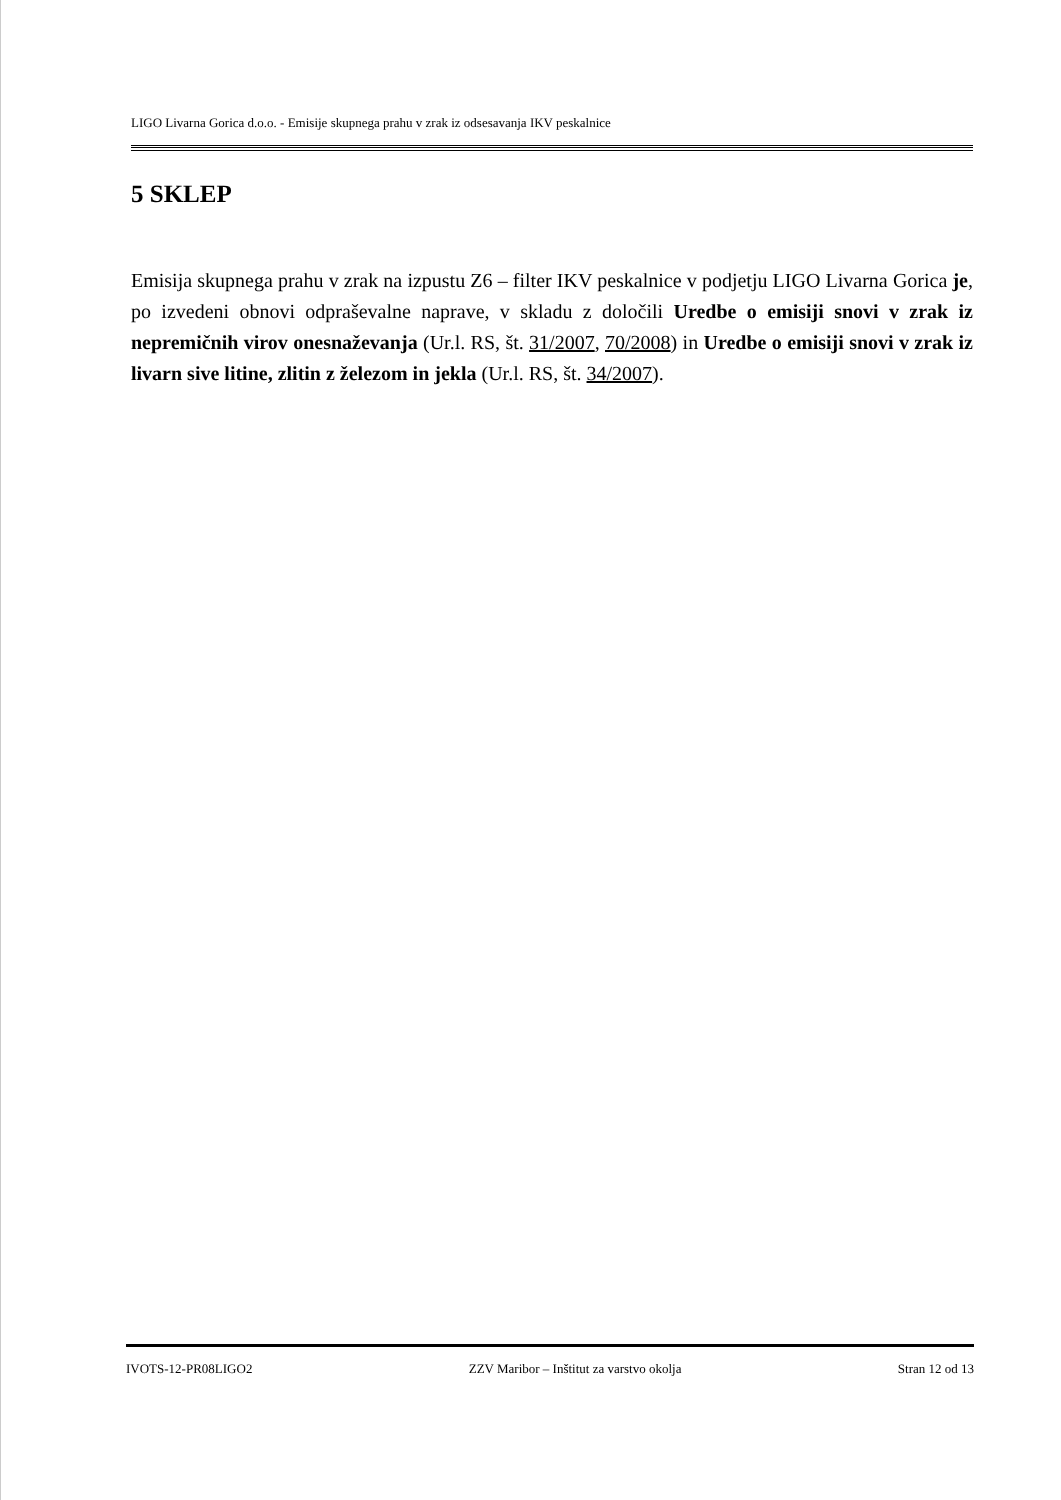LIGO Livarna Gorica d.o.o. - Emisije skupnega prahu v zrak iz odsesavanja IKV peskalnice
5 SKLEP
Emisija skupnega prahu v zrak na izpustu Z6 – filter IKV peskalnice v podjetju LIGO Livarna Gorica je, po izvedeni obnovi odpraševalne naprave, v skladu z določili Uredbe o emisiji snovi v zrak iz nepremičnih virov onesnaževanja (Ur.l. RS, št. 31/2007, 70/2008) in Uredbe o emisiji snovi v zrak iz livarn sive litine, zlitin z železom in jekla (Ur.l. RS, št. 34/2007).
IVOTS-12-PR08LIGO2 ZZV Maribor – Inštitut za varstvo okolja Stran 12 od 13